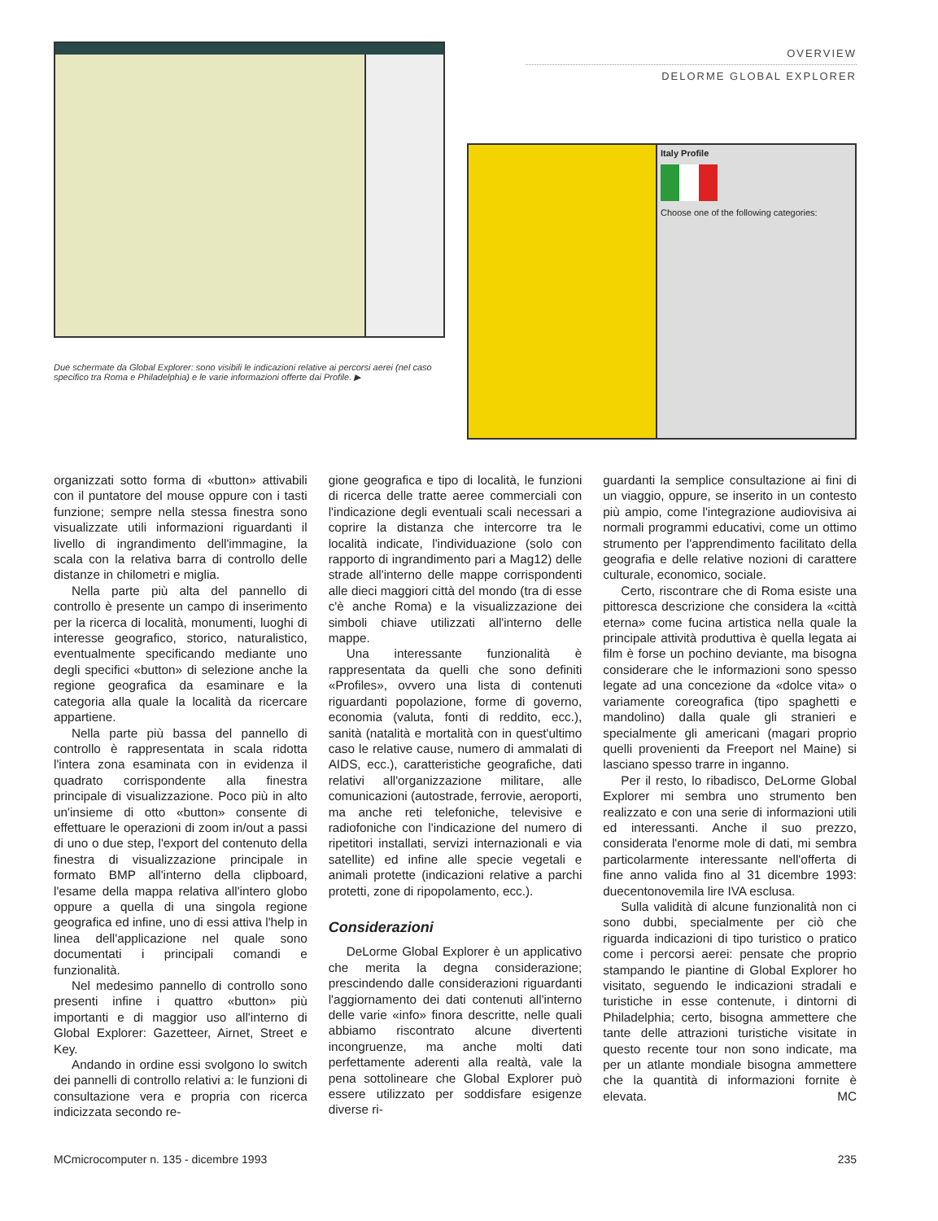OVERVIEW
DELORME GLOBAL EXPLORER
Due schermate da Global Explorer: sono visibili le indicazioni relative ai percorsi aerei (nel caso specifico tra Roma e Philadelphia) e le varie informazioni offerte dai Profile. ▶
Italy Profile
Choose one of the following categories:
organizzati sotto forma di «button» attivabili con il puntatore del mouse oppure con i tasti funzione; sempre nella stessa finestra sono visualizzate utili informazioni riguardanti il livello di ingrandimento dell'immagine, la scala con la relativa barra di controllo delle distanze in chilometri e miglia.
Nella parte più alta del pannello di controllo è presente un campo di inserimento per la ricerca di località, monumenti, luoghi di interesse geografico, storico, naturalistico, eventualmente specificando mediante uno degli specifici «button» di selezione anche la regione geografica da esaminare e la categoria alla quale la località da ricercare appartiene.
Nella parte più bassa del pannello di controllo è rappresentata in scala ridotta l'intera zona esaminata con in evidenza il quadrato corrispondente alla finestra principale di visualizzazione. Poco più in alto un'insieme di otto «button» consente di effettuare le operazioni di zoom in/out a passi di uno o due step, l'export del contenuto della finestra di visualizzazione principale in formato BMP all'interno della clipboard, l'esame della mappa relativa all'intero globo oppure a quella di una singola regione geografica ed infine, uno di essi attiva l'help in linea dell'applicazione nel quale sono documentati i principali comandi e funzionalità.
Nel medesimo pannello di controllo sono presenti infine i quattro «button» più importanti e di maggior uso all'interno di Global Explorer: Gazetteer, Airnet, Street e Key.
Andando in ordine essi svolgono lo switch dei pannelli di controllo relativi a: le funzioni di consultazione vera e propria con ricerca indicizzata secondo re-
gione geografica e tipo di località, le funzioni di ricerca delle tratte aeree commerciali con l'indicazione degli eventuali scali necessari a coprire la distanza che intercorre tra le località indicate, l'individuazione (solo con rapporto di ingrandimento pari a Mag12) delle strade all'interno delle mappe corrispondenti alle dieci maggiori città del mondo (tra di esse c'è anche Roma) e la visualizzazione dei simboli chiave utilizzati all'interno delle mappe.
Una interessante funzionalità è rappresentata da quelli che sono definiti «Profiles», ovvero una lista di contenuti riguardanti popolazione, forme di governo, economia (valuta, fonti di reddito, ecc.), sanità (natalità e mortalità con in quest'ultimo caso le relative cause, numero di ammalati di AIDS, ecc.), caratteristiche geografiche, dati relativi all'organizzazione militare, alle comunicazioni (autostrade, ferrovie, aeroporti, ma anche reti telefoniche, televisive e radiofoniche con l'indicazione del numero di ripetitori installati, servizi internazionali e via satellite) ed infine alle specie vegetali e animali protette (indicazioni relative a parchi protetti, zone di ripopolamento, ecc.).
Considerazioni
DeLorme Global Explorer è un applicativo che merita la degna considerazione; prescindendo dalle considerazioni riguardanti l'aggiornamento dei dati contenuti all'interno delle varie «info» finora descritte, nelle quali abbiamo riscontrato alcune divertenti incongruenze, ma anche molti dati perfettamente aderenti alla realtà, vale la pena sottolineare che Global Explorer può essere utilizzato per soddisfare esigenze diverse ri-
guardanti la semplice consultazione ai fini di un viaggio, oppure, se inserito in un contesto più ampio, come l'integrazione audiovisiva ai normali programmi educativi, come un ottimo strumento per l'apprendimento facilitato della geografia e delle relative nozioni di carattere culturale, economico, sociale.
Certo, riscontrare che di Roma esiste una pittoresca descrizione che considera la «città eterna» come fucina artistica nella quale la principale attività produttiva è quella legata ai film è forse un pochino deviante, ma bisogna considerare che le informazioni sono spesso legate ad una concezione da «dolce vita» o variamente coreografica (tipo spaghetti e mandolino) dalla quale gli stranieri e specialmente gli americani (magari proprio quelli provenienti da Freeport nel Maine) si lasciano spesso trarre in inganno.
Per il resto, lo ribadisco, DeLorme Global Explorer mi sembra uno strumento ben realizzato e con una serie di informazioni utili ed interessanti. Anche il suo prezzo, considerata l'enorme mole di dati, mi sembra particolarmente interessante nell'offerta di fine anno valida fino al 31 dicembre 1993: duecentonovemila lire IVA esclusa.
Sulla validità di alcune funzionalità non ci sono dubbi, specialmente per ciò che riguarda indicazioni di tipo turistico o pratico come i percorsi aerei: pensate che proprio stampando le piantine di Global Explorer ho visitato, seguendo le indicazioni stradali e turistiche in esse contenute, i dintorni di Philadelphia; certo, bisogna ammettere che tante delle attrazioni turistiche visitate in questo recente tour non sono indicate, ma per un atlante mondiale bisogna ammettere che la quantità di informazioni fornite è elevata. MC
MCmicrocomputer n. 135 - dicembre 1993 235